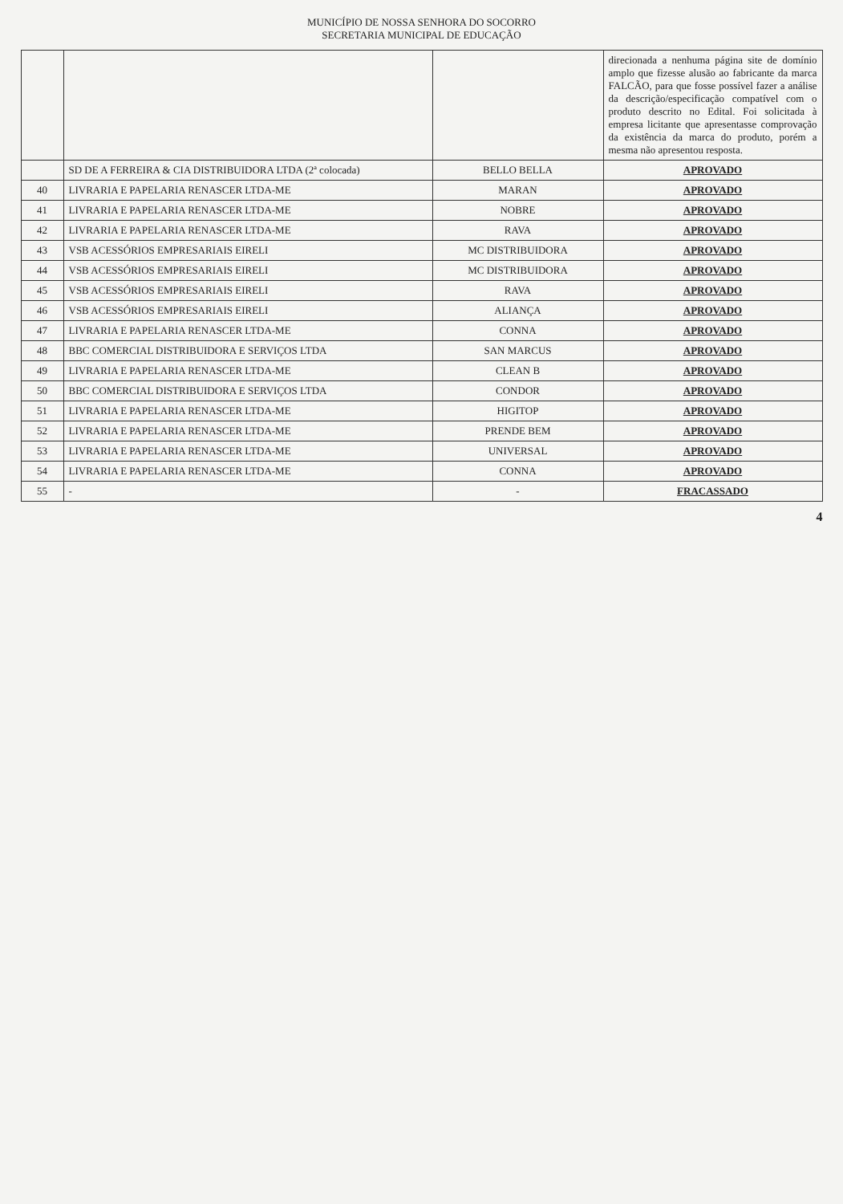MUNICÍPIO DE NOSSA SENHORA DO SOCORRO
SECRETARIA MUNICIPAL DE EDUCAÇÃO
| | | | direcionada a nenhuma página site de domínio amplo que fizesse alusão ao fabricante da marca FALCÃO, para que fosse possível fazer a análise da descrição/especificação compatível com o produto descrito no Edital. Foi solicitada à empresa licitante que apresentasse comprovação da existência da marca do produto, porém a mesma não apresentou resposta. |
| | SD DE A FERREIRA & CIA DISTRIBUIDORA LTDA (2ª colocada) | BELLO BELLA | APROVADO |
| 40 | LIVRARIA E PAPELARIA RENASCER LTDA-ME | MARAN | APROVADO |
| 41 | LIVRARIA E PAPELARIA RENASCER LTDA-ME | NOBRE | APROVADO |
| 42 | LIVRARIA E PAPELARIA RENASCER LTDA-ME | RAVA | APROVADO |
| 43 | VSB ACESSÓRIOS EMPRESARIAIS EIRELI | MC DISTRIBUIDORA | APROVADO |
| 44 | VSB ACESSÓRIOS EMPRESARIAIS EIRELI | MC DISTRIBUIDORA | APROVADO |
| 45 | VSB ACESSÓRIOS EMPRESARIAIS EIRELI | RAVA | APROVADO |
| 46 | VSB ACESSÓRIOS EMPRESARIAIS EIRELI | ALIANÇA | APROVADO |
| 47 | LIVRARIA E PAPELARIA RENASCER LTDA-ME | CONNA | APROVADO |
| 48 | BBC COMERCIAL DISTRIBUIDORA E SERVIÇOS LTDA | SAN MARCUS | APROVADO |
| 49 | LIVRARIA E PAPELARIA RENASCER LTDA-ME | CLEAN B | APROVADO |
| 50 | BBC COMERCIAL DISTRIBUIDORA E SERVIÇOS LTDA | CONDOR | APROVADO |
| 51 | LIVRARIA E PAPELARIA RENASCER LTDA-ME | HIGITOP | APROVADO |
| 52 | LIVRARIA E PAPELARIA RENASCER LTDA-ME | PRENDE BEM | APROVADO |
| 53 | LIVRARIA E PAPELARIA RENASCER LTDA-ME | UNIVERSAL | APROVADO |
| 54 | LIVRARIA E PAPELARIA RENASCER LTDA-ME | CONNA | APROVADO |
| 55 | - | - | FRACASSADO |
4